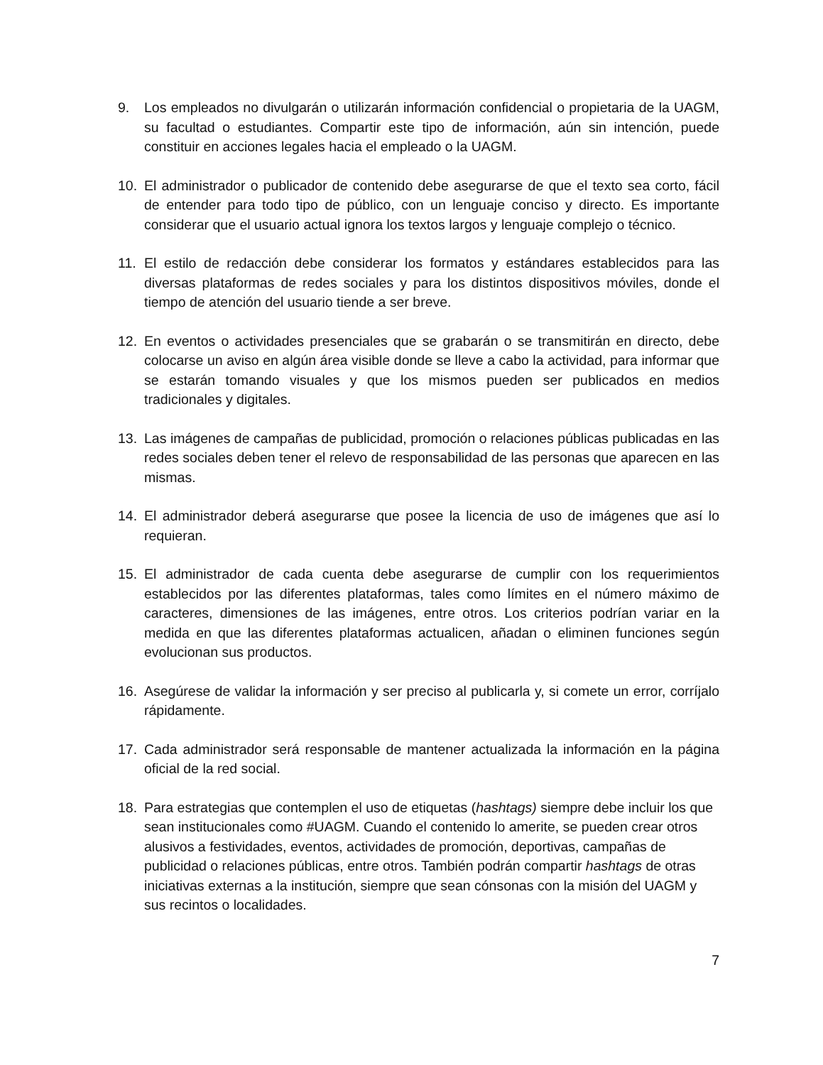9. Los empleados no divulgarán o utilizarán información confidencial o propietaria de la UAGM, su facultad o estudiantes. Compartir este tipo de información, aún sin intención, puede constituir en acciones legales hacia el empleado o la UAGM.
10. El administrador o publicador de contenido debe asegurarse de que el texto sea corto, fácil de entender para todo tipo de público, con un lenguaje conciso y directo. Es importante considerar que el usuario actual ignora los textos largos y lenguaje complejo o técnico.
11. El estilo de redacción debe considerar los formatos y estándares establecidos para las diversas plataformas de redes sociales y para los distintos dispositivos móviles, donde el tiempo de atención del usuario tiende a ser breve.
12. En eventos o actividades presenciales que se grabarán o se transmitirán en directo, debe colocarse un aviso en algún área visible donde se lleve a cabo la actividad, para informar que se estarán tomando visuales y que los mismos pueden ser publicados en medios tradicionales y digitales.
13. Las imágenes de campañas de publicidad, promoción o relaciones públicas publicadas en las redes sociales deben tener el relevo de responsabilidad de las personas que aparecen en las mismas.
14. El administrador deberá asegurarse que posee la licencia de uso de imágenes que así lo requieran.
15. El administrador de cada cuenta debe asegurarse de cumplir con los requerimientos establecidos por las diferentes plataformas, tales como límites en el número máximo de caracteres, dimensiones de las imágenes, entre otros. Los criterios podrían variar en la medida en que las diferentes plataformas actualicen, añadan o eliminen funciones según evolucionan sus productos.
16. Asegúrese de validar la información y ser preciso al publicarla y, si comete un error, corríjalo rápidamente.
17. Cada administrador será responsable de mantener actualizada la información en la página oficial de la red social.
18. Para estrategias que contemplen el uso de etiquetas (hashtags) siempre debe incluir los que sean institucionales como #UAGM. Cuando el contenido lo amerite, se pueden crear otros alusivos a festividades, eventos, actividades de promoción, deportivas, campañas de publicidad o relaciones públicas, entre otros. También podrán compartir hashtags de otras iniciativas externas a la institución, siempre que sean cónsonas con la misión del UAGM y sus recintos o localidades.
7